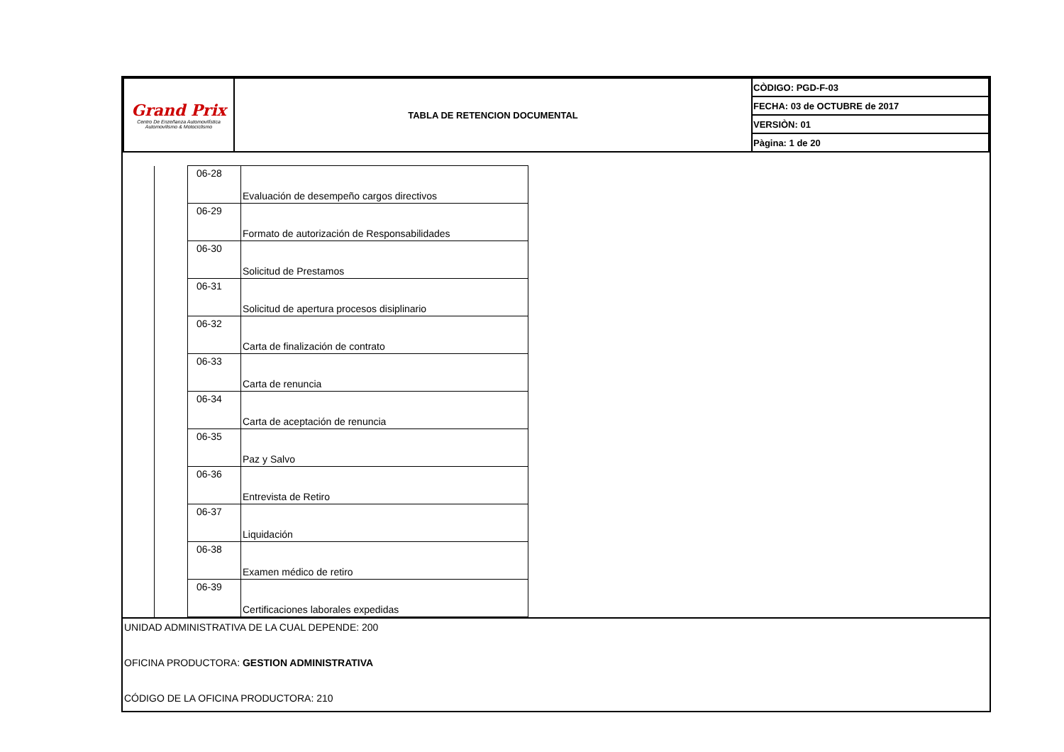| Grand Prix Centro De Enzeñanza Automovilística Automovilismo & Motociclismo | TABLA DE RETENCION DOCUMENTAL | CÒDIGO: PGD-F-03 |
| | | FECHA: 03 de OCTUBRE de 2017 |
| | | VERSIÒN: 01 |
| | | Pàgina: 1 de 20 |
| | 06-28 | Evaluación de desempeño cargos directivos |
| | 06-29 | Formato de autorización de Responsabilidades |
| | 06-30 | Solicitud de Prestamos |
| | 06-31 | Solicitud de apertura procesos disiplinario |
| | 06-32 | Carta de finalización de contrato |
| | 06-33 | Carta de renuncia |
| | 06-34 | Carta de aceptación de renuncia |
| | 06-35 | Paz y Salvo |
| | 06-36 | Entrevista de Retiro |
| | 06-37 | Liquidación |
| | 06-38 | Examen médico de retiro |
| | 06-39 | Certificaciones laborales expedidas |
UNIDAD ADMINISTRATIVA DE LA CUAL DEPENDE: 200
OFICINA PRODUCTORA: GESTION ADMINISTRATIVA
CÓDIGO DE LA OFICINA PRODUCTORA: 210